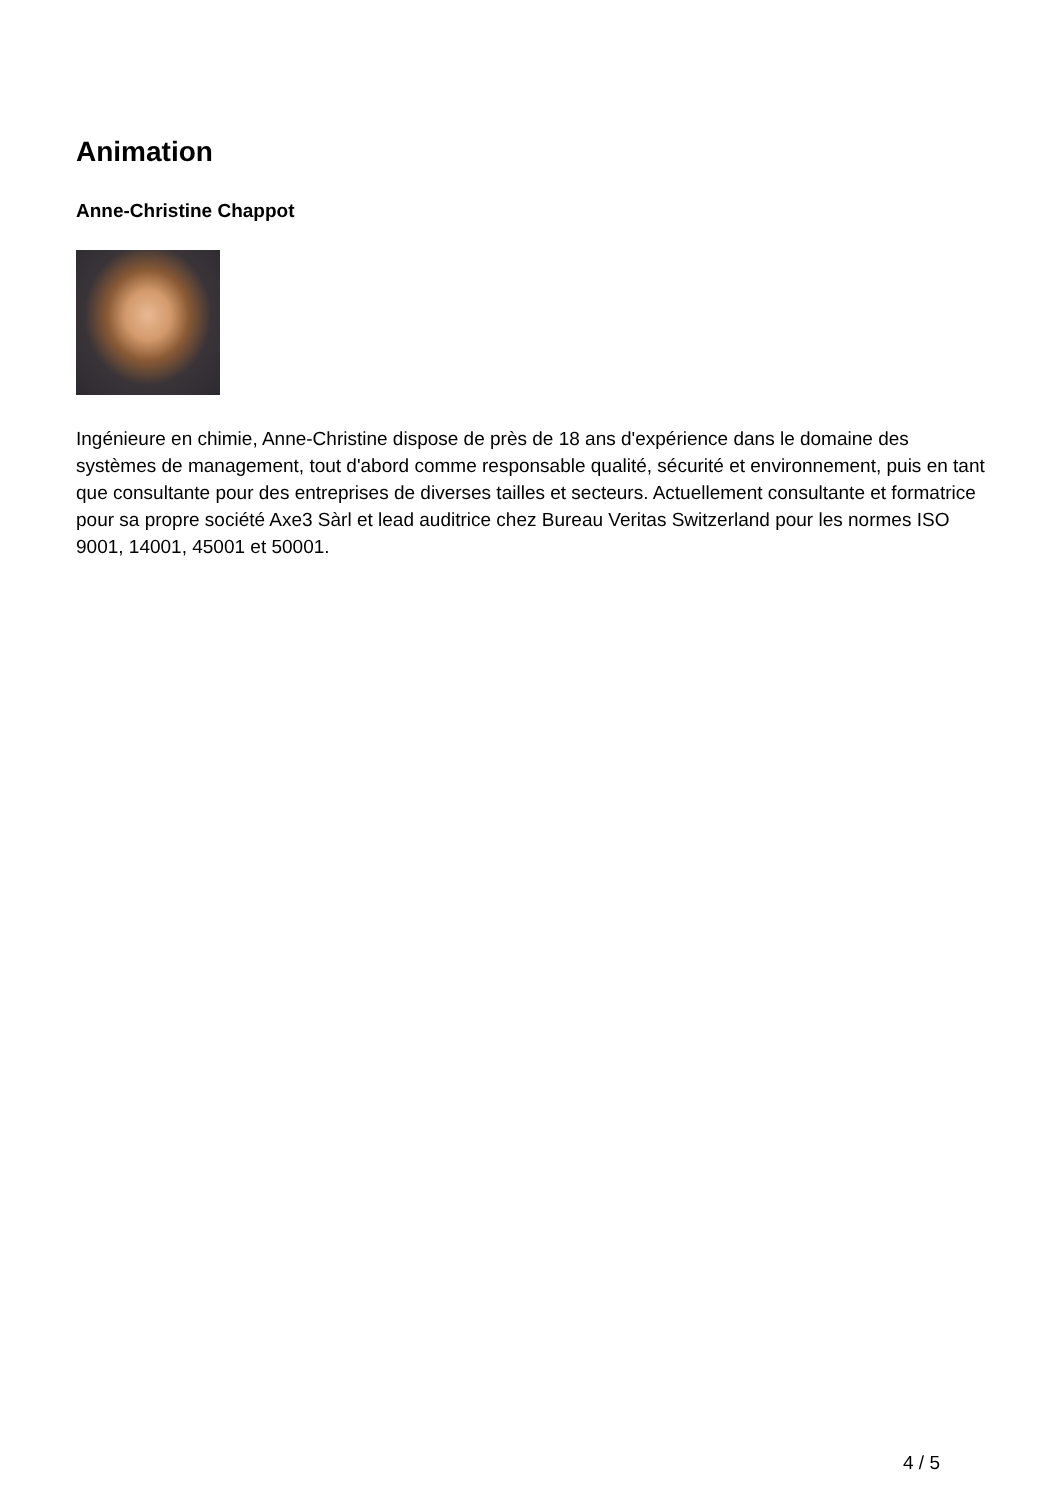Animation
Anne-Christine Chappot
Ingénieure en chimie, Anne-Christine dispose de près de 18 ans d'expérience dans le domaine des systèmes de management, tout d'abord comme responsable qualité, sécurité et environnement, puis en tant que consultante pour des entreprises de diverses tailles et secteurs. Actuellement consultante et formatrice pour sa propre société Axe3 Sàrl et lead auditrice chez Bureau Veritas Switzerland pour les normes ISO 9001, 14001, 45001 et 50001.
4 / 5